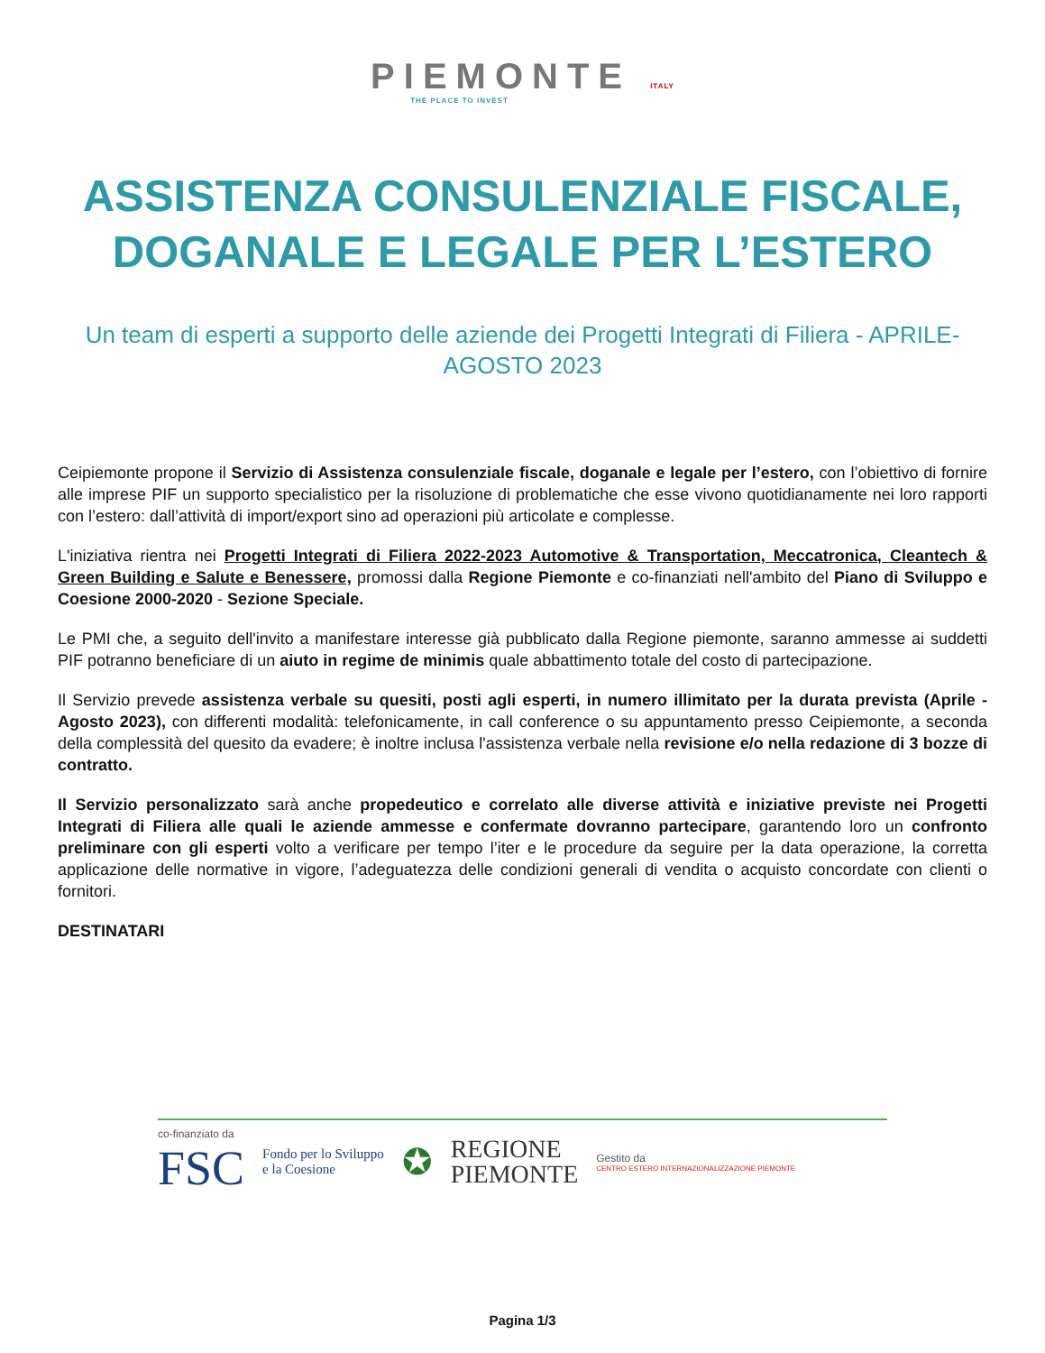PIEMONTE ITALY
THE PLACE TO INVEST
ASSISTENZA CONSULENZIALE FISCALE, DOGANALE E LEGALE PER L’ESTERO
Un team di esperti a supporto delle aziende dei Progetti Integrati di Filiera - APRILE-AGOSTO 2023
Ceipiemonte propone il Servizio di Assistenza consulenziale fiscale, doganale e legale per l’estero, con l’obiettivo di fornire alle imprese PIF un supporto specialistico per la risoluzione di problematiche che esse vivono quotidianamente nei loro rapporti con l’estero: dall’attività di import/export sino ad operazioni più articolate e complesse.
L'iniziativa rientra nei Progetti Integrati di Filiera 2022-2023 Automotive & Transportation, Meccatronica, Cleantech & Green Building e Salute e Benessere, promossi dalla Regione Piemonte e co-finanziati nell'ambito del Piano di Sviluppo e Coesione 2000-2020 - Sezione Speciale.
Le PMI che, a seguito dell'invito a manifestare interesse già pubblicato dalla Regione piemonte, saranno ammesse ai suddetti PIF potranno beneficiare di un aiuto in regime de minimis quale abbattimento totale del costo di partecipazione.
Il Servizio prevede assistenza verbale su quesiti, posti agli esperti, in numero illimitato per la durata prevista (Aprile - Agosto 2023), con differenti modalità: telefonicamente, in call conference o su appuntamento presso Ceipiemonte, a seconda della complessità del quesito da evadere; è inoltre inclusa l'assistenza verbale nella revisione e/o nella redazione di 3 bozze di contratto.
Il Servizio personalizzato sarà anche propedeutico e correlato alle diverse attività e iniziative previste nei Progetti Integrati di Filiera alle quali le aziende ammesse e confermate dovranno partecipare, garantendo loro un confronto preliminare con gli esperti volto a verificare per tempo l’iter e le procedure da seguire per la data operazione, la corretta applicazione delle normative in vigore, l’adeguatezza delle condizioni generali di vendita o acquisto concordate con clienti o fornitori.
DESTINATARI
co-finanziato da
FSC
Fondo per lo Sviluppo
e la Coesione
✪
REGIONE
PIEMONTE
Gestito da
CENTRO ESTERO INTERNAZIONALIZZAZIONE PIEMONTE
Pagina 1/3